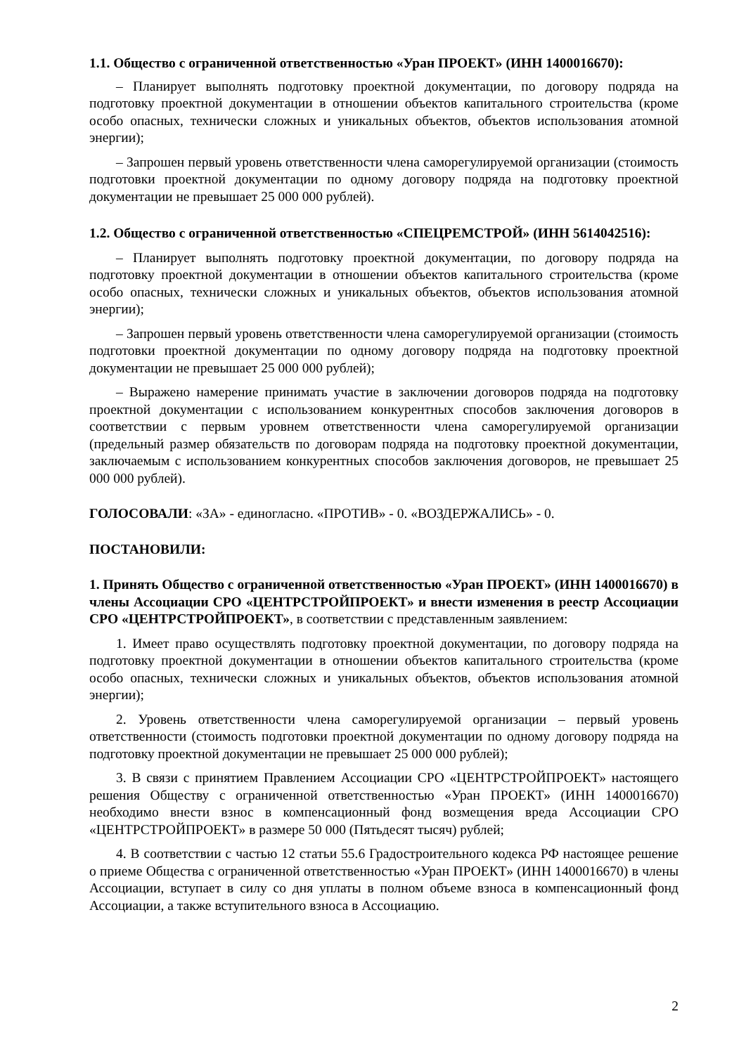1.1. Общество с ограниченной ответственностью «Уран ПРОЕКТ» (ИНН 1400016670):
– Планирует выполнять подготовку проектной документации, по договору подряда на подготовку проектной документации в отношении объектов капитального строительства (кроме особо опасных, технически сложных и уникальных объектов, объектов использования атомной энергии);
– Запрошен первый уровень ответственности члена саморегулируемой организации (стоимость подготовки проектной документации по одному договору подряда на подготовку проектной документации не превышает 25 000 000 рублей).
1.2. Общество с ограниченной ответственностью «СПЕЦРЕМСТРОЙ» (ИНН 5614042516):
– Планирует выполнять подготовку проектной документации, по договору подряда на подготовку проектной документации в отношении объектов капитального строительства (кроме особо опасных, технически сложных и уникальных объектов, объектов использования атомной энергии);
– Запрошен первый уровень ответственности члена саморегулируемой организации (стоимость подготовки проектной документации по одному договору подряда на подготовку проектной документации не превышает 25 000 000 рублей);
– Выражено намерение принимать участие в заключении договоров подряда на подготовку проектной документации с использованием конкурентных способов заключения договоров в соответствии с первым уровнем ответственности члена саморегулируемой организации (предельный размер обязательств по договорам подряда на подготовку проектной документации, заключаемым с использованием конкурентных способов заключения договоров, не превышает 25 000 000 рублей).
ГОЛОСОВАЛИ: «ЗА» - единогласно. «ПРОТИВ» - 0. «ВОЗДЕРЖАЛИСЬ» - 0.
ПОСТАНОВИЛИ:
1. Принять Общество с ограниченной ответственностью «Уран ПРОЕКТ» (ИНН 1400016670) в члены Ассоциации СРО «ЦЕНТРСТРОЙПРОЕКТ» и внести изменения в реестр Ассоциации СРО «ЦЕНТРСТРОЙПРОЕКТ», в соответствии с представленным заявлением:
1. Имеет право осуществлять подготовку проектной документации, по договору подряда на подготовку проектной документации в отношении объектов капитального строительства (кроме особо опасных, технически сложных и уникальных объектов, объектов использования атомной энергии);
2. Уровень ответственности члена саморегулируемой организации – первый уровень ответственности (стоимость подготовки проектной документации по одному договору подряда на подготовку проектной документации не превышает 25 000 000 рублей);
3. В связи с принятием Правлением Ассоциации СРО «ЦЕНТРСТРОЙПРОЕКТ» настоящего решения Обществу с ограниченной ответственностью «Уран ПРОЕКТ» (ИНН 1400016670) необходимо внести взнос в компенсационный фонд возмещения вреда Ассоциации СРО «ЦЕНТРСТРОЙПРОЕКТ» в размере 50 000 (Пятьдесят тысяч) рублей;
4. В соответствии с частью 12 статьи 55.6 Градостроительного кодекса РФ настоящее решение о приеме Общества с ограниченной ответственностью «Уран ПРОЕКТ» (ИНН 1400016670) в члены Ассоциации, вступает в силу со дня уплаты в полном объеме взноса в компенсационный фонд Ассоциации, а также вступительного взноса в Ассоциацию.
2